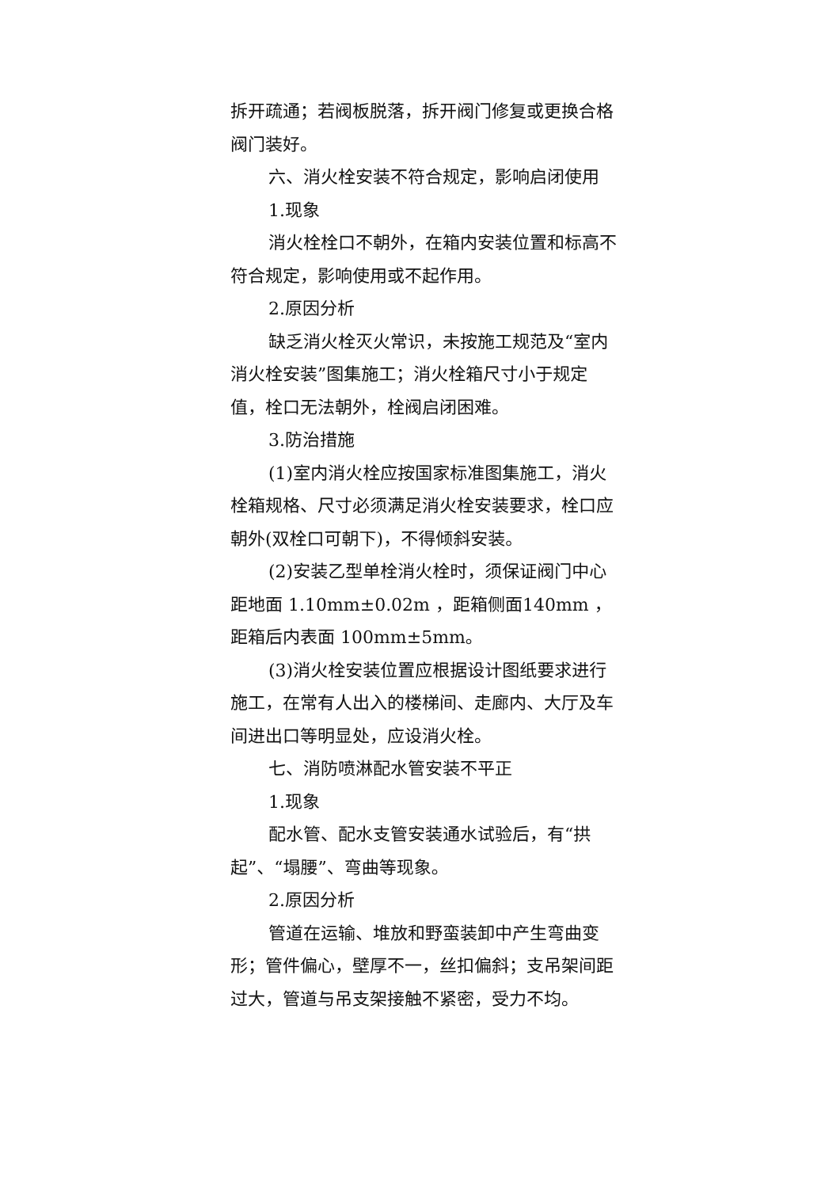拆开疏通；若阀板脱落，拆开阀门修复或更换合格阀门装好。
六、消火栓安装不符合规定，影响启闭使用
1.现象
消火栓栓口不朝外，在箱内安装位置和标高不符合规定，影响使用或不起作用。
2.原因分析
缺乏消火栓灭火常识，未按施工规范及“室内消火栓安装”图集施工；消火栓箱尺寸小于规定值，栓口无法朝外，栓阀启闭困难。
3.防治措施
(1)室内消火栓应按国家标准图集施工，消火栓箱规格、尺寸必须满足消火栓安装要求，栓口应朝外(双栓口可朝下)，不得倾斜安装。
(2)安装乙型单栓消火栓时，须保证阀门中心距地面 1.10mm±0.02m ，距箱侧面140mm ，距箱后内表面 100mm±5mm。
(3)消火栓安装位置应根据设计图纸要求进行施工，在常有人出入的楼梯间、走廊内、大厅及车间进出口等明显处，应设消火栓。
七、消防喷淋配水管安装不平正
1.现象
配水管、配水支管安装通水试验后，有“拱起”、“塌腰”、弯曲等现象。
2.原因分析
管道在运输、堆放和野蛮装卸中产生弯曲变形；管件偏心，壁厚不一，丝扣偏斜；支吊架间距过大，管道与吊支架接触不紧密，受力不均。